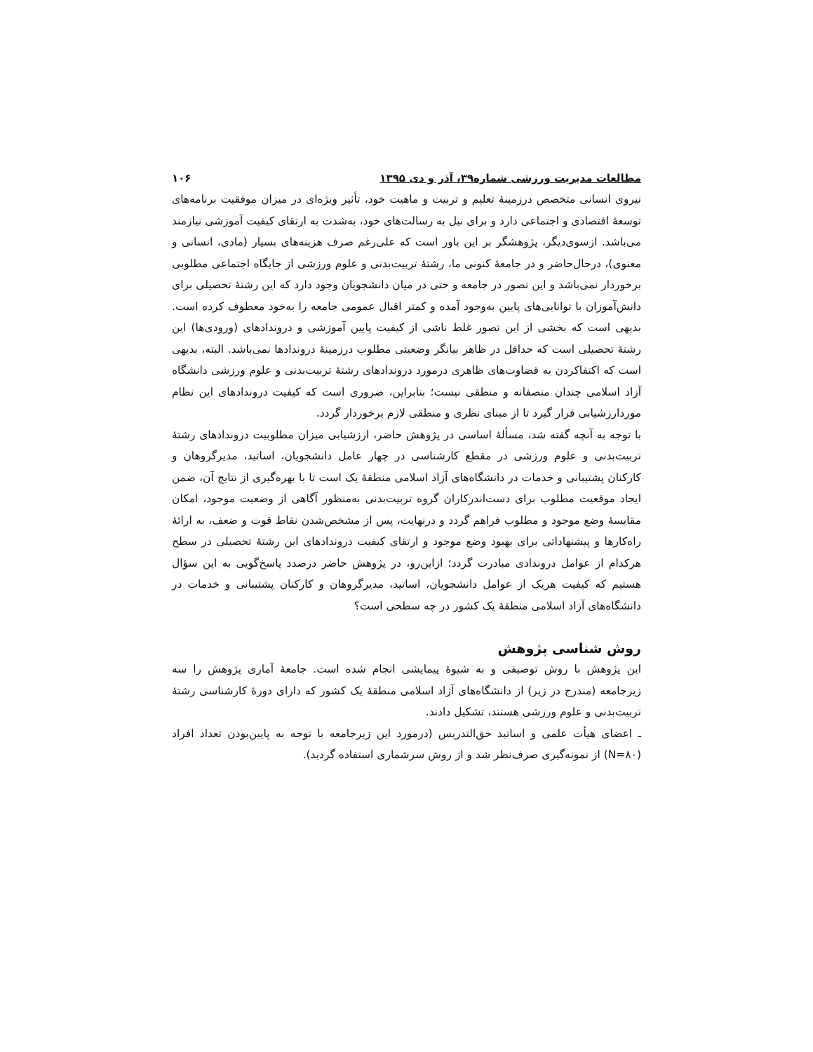مطالعات مدیریت ورزشی شماره۳۹، آذر و دی ۱۳۹۵ ۱۰۶
نیروی انسانی متخصص درزمینهٔ تعلیم و تربیت و ماهیت خود، تأثیر ویژه‌ای در میزان موفقیت برنامه‌های توسعهٔ اقتصادی و اجتماعی دارد و برای نیل به رسالت‌های خود، به‌شدت به ارتقای کیفیت آموزشی نیازمند می‌باشد. ازسوی‌دیگر، پژوهشگر بر این باور است که علی‌رغم صرف هزینه‌های بسیار (مادی، انسانی و معنوی)، درحال‌حاضر و در جامعهٔ کنونی ما، رشتهٔ تربیت‌بدنی و علوم ورزشی از جایگاه اجتماعی مطلوبی برخوردار نمی‌باشد و این تصور در جامعه و حتی در میان دانشجویان وجود دارد که این رشتهٔ تحصیلی برای دانش‌آموزان با توانایی‌های پایین به‌وجود آمده و کمتر اقبال عمومی جامعه را به‌خود معطوف کرده است. بدیهی است که بخشی از این تصور غلط ناشی از کیفیت پایین آموزشی و دروندادهای (ورودی‌ها) این رشتهٔ تحصیلی است که حداقل در ظاهر بیانگر وضعیتی مطلوب درزمینهٔ دروندادها نمی‌باشد. البته، بدیهی است که اکتفاکردن به قضاوت‌های ظاهری درمورد دروندادهای رشتهٔ تربیت‌بدنی و علوم ورزشی دانشگاه آزاد اسلامی چندان منصفانه و منطقی نیست؛ بنابراین، ضروری است که کیفیت دروندادهای این نظام موردارزشیابی قرار گیرد تا از مبنای نظری و منطقی لازم برخوردار گردد.
با توجه به آنچه گفته شد، مسألهٔ اساسی در پژوهش حاضر، ارزشیابی میزان مطلوبیت دروندادهای رشتهٔ تربیت‌بدنی و علوم ورزشی در مقطع کارشناسی در چهار عامل دانشجویان، اساتید، مدیرگروهان و کارکنان پشتیبانی و خدمات در دانشگاه‌های آزاد اسلامی منطقهٔ یک است تا با بهره‌گیری از نتایج آن، ضمن ایجاد موقعیت مطلوب برای دست‌اندرکاران گروه تربیت‌بدنی به‌منظور آگاهی از وضعیت موجود، امکان مقایسهٔ وضع موجود و مطلوب فراهم گردد و درنهایت، پس از مشخص‌شدن نقاط قوت و ضعف، به ارائهٔ راه‌کارها و پیشنهاداتی برای بهبود وضع موجود و ارتقای کیفیت دروندادهای این رشتهٔ تحصیلی در سطح هرکدام از عوامل دروندادی مبادرت گردد؛ ازاین‌رو، در پژوهش حاضر درصدد پاسخ‌گویی به این سؤال هستیم که کیفیت هریک از عوامل دانشجویان، اساتید، مدیرگروهان و کارکنان پشتیبانی و خدمات در دانشگاه‌های آزاد اسلامی منطقهٔ یک کشور در چه سطحی است؟
روش شناسی پژوهش
این پژوهش با روش توصیفی و به شیوهٔ پیمایشی انجام شده است. جامعهٔ آماری پژوهش را سه زیرجامعه (مندرج در زیر) از دانشگاه‌های آزاد اسلامی منطقهٔ یک کشور که دارای دورهٔ کارشناسی رشتهٔ تربیت‌بدنی و علوم ورزشی هستند، تشکیل دادند.
ـ اعضای هیأت علمی و اساتید حق‌التدریس (درمورد این زیرجامعه با توجه به پایین‌بودن تعداد افراد (N=۸۰) از نمونه‌گیری صرف‌نظر شد و از روش سرشماری استفاده گردید).